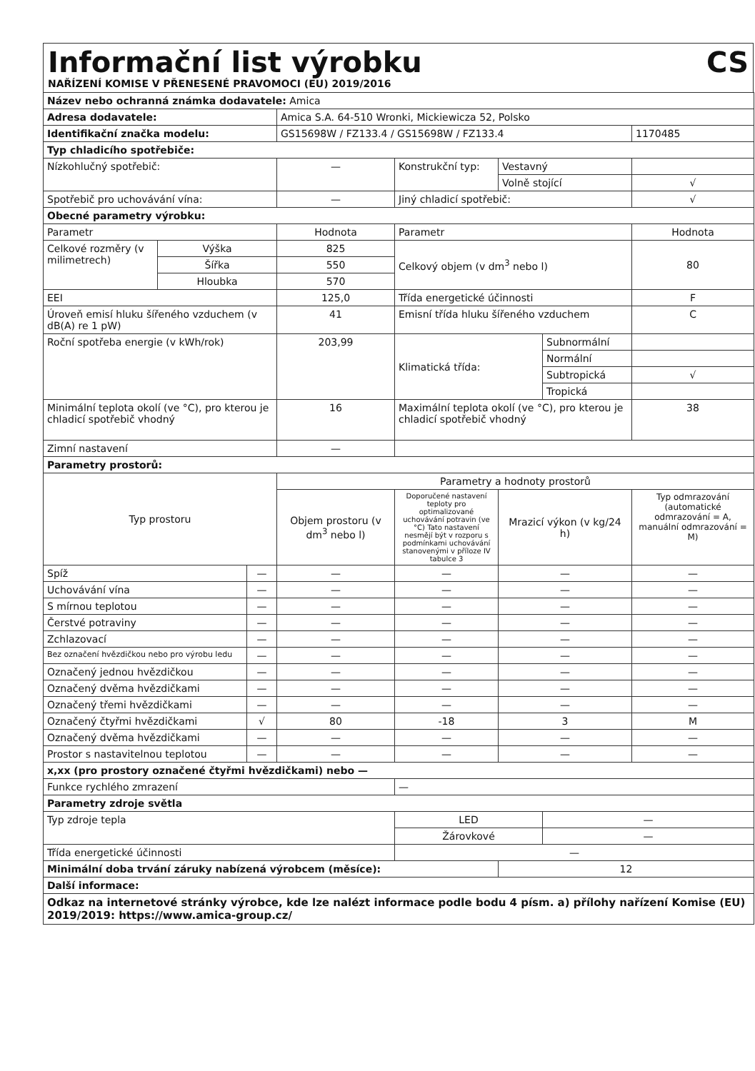Informační list výrobku
NAŘÍZENÍ KOMISE V PŘENESENÉ PRAVOMOCI (EU) 2019/2016
CS
| Název nebo ochranná známka dodavatele: Amica | | | | | | | |
| Adresa dodavatele: | | | Amica S.A. 64-510 Wronki, Mickiewicza 52, Polsko | | | | |
| Identifikační značka modelu: | | | GS15698W / FZ133.4 / GS15698W / FZ133.4 | | | | 1170485 |
| Typ chladicího spotřebiče: | | | | | | | |
| Nízkohlučný spotřebič: | | | — | Konstrukční typ: | Vestavný | | |
| | | | | | Volně stojící | | √ |
| Spotřebič pro uchovávání vína: | | | — | Jiný chladicí spotřebič: | | | √ |
| Obecné parametry výrobku: | | | | | | | |
| Parametr | | | Hodnota | Parametr | | | Hodnota |
| Celkové rozměry (v milimetrech) | Výška | | 825 | Celkový objem (v dm<sup>3</sup> nebo l) | | | 80 |
| | Šířka | | 550 | | | | |
| | Hloubka | | 570 | | | | |
| EEI | | | 125,0 | Třída energetické účinnosti | | | F |
| Úroveň emisí hluku šířeného vzduchem (v dB(A) re 1 pW) | | | 41 | Emisní třída hluku šířeného vzduchem | | | C |
| Roční spotřeba energie (v kWh/rok) | | | 203,99 | Klimatická třída: | | Subnormální | |
| | | | | | | Normální | |
| | | | | | | Subtropická | √ |
| | | | | | | Tropická | |
| Minimální teplota okolí (ve °C), pro kterou je chladicí spotřebič vhodný | | | 16 | Maximální teplota okolí (ve °C), pro kterou je chladicí spotřebič vhodný | | | 38 |
| Zimní nastavení | | | — | | | | |
| Parametry prostorů: | | | | | | | |
| Typ prostoru | | | Parametry a hodnoty prostorů | | | | |
| | | | Objem prostoru (v dm<sup>3</sup> nebo l) | Doporučené nastavení teploty pro optimalizované uchovávání potravin (ve °C) Tato nastavení nesmějí být v rozporu s podmínkami uchovávání stanovenými v příloze IV tabulce 3 | Mrazicí výkon (v kg/24 h) | | Typ odmrazování (automatické odmrazování = A, manuální odmrazování = M) |
| Spíž | | — | — | — | — | | — |
| Uchovávání vína | | — | — | — | — | | — |
| S mírnou teplotou | | — | — | — | — | | — |
| Čerstvé potraviny | | — | — | — | — | | — |
| Zchlazovací | | — | — | — | — | | — |
| Bez označení hvězdičkou nebo pro výrobu ledu | | — | — | — | — | | — |
| Označený jednou hvězdičkou | | — | — | — | — | | — |
| Označený dvěma hvězdičkami | | — | — | — | — | | — |
| Označený třemi hvězdičkami | | — | — | — | — | | — |
| Označený čtyřmi hvězdičkami | | √ | 80 | -18 | 3 | | M |
| Označený dvěma hvězdičkami | | — | — | — | — | | — |
| Prostor s nastavitelnou teplotou | | — | — | — | — | | — |
| x,xx (pro prostory označené čtyřmi hvězdičkami) nebo — | | | | | | | |
| Funkce rychlého zmrazení | | | | — | | | |
| Parametry zdroje světla | | | | | | | |
| Typ zdroje tepla | | | | LED | | — | |
| | | | | Žárovkové | | — | |
| Třída energetické účinnosti | | | | — | | | |
| Minimální doba trvání záruky nabízená výrobcem (měsíce): | | | | | 12 | | |
| Další informace: | | | | | | | |
| Odkaz na internetové stránky výrobce, kde lze nalézt informace podle bodu 4 písm. a) přílohy nařízení Komise (EU) 2019/2019: https://www.amica-group.cz/ | | | | | | | |